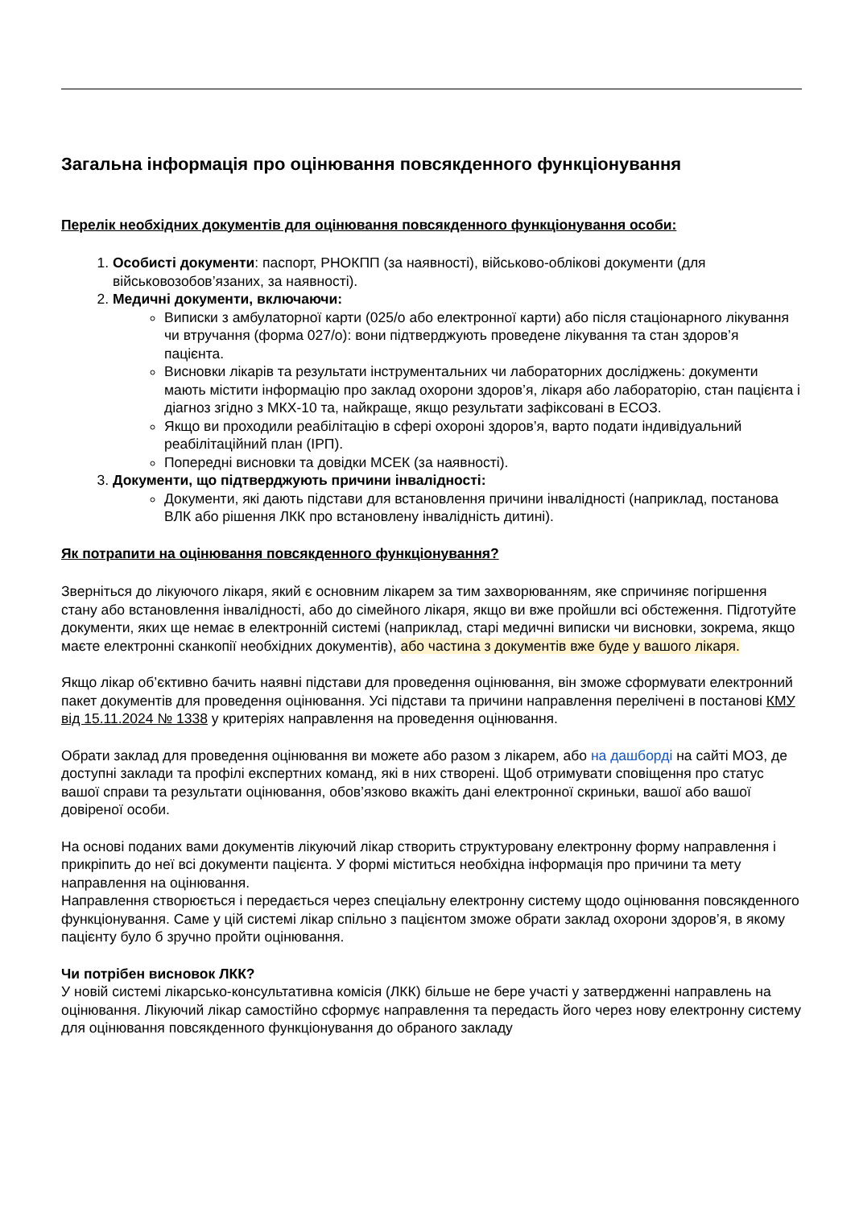Загальна інформація про оцінювання повсякденного функціонування
Перелік необхідних документів для оцінювання повсякденного функціонування особи:
1. Особисті документи: паспорт, РНОКПП (за наявності), військово-облікові документи (для військовозобов’язаних, за наявності).
2. Медичні документи, включаючи:
Виписки з амбулаторної карти (025/о або електронної карти) або після стаціонарного лікування чи втручання (форма 027/о): вони підтверджують проведене лікування та стан здоров’я пацієнта.
Висновки лікарів та результати інструментальних чи лабораторних досліджень: документи мають містити інформацію про заклад охорони здоров’я, лікаря або лабораторію, стан пацієнта і діагноз згідно з МКХ-10 та, найкраще, якщо результати зафіксовані в ЕСОЗ.
Якщо ви проходили реабілітацію в сфері охороні здоров’я, варто подати індивідуальний реабілітаційний план (ІРП).
Попередні висновки та довідки МСЕК (за наявності).
3. Документи, що підтверджують причини інвалідності:
Документи, які дають підстави для встановлення причини інвалідності (наприклад, постанова ВЛК або рішення ЛКК про встановлену інвалідність дитині).
Як потрапити на оцінювання повсякденного функціонування?
Зверніться до лікуючого лікаря, який є основним лікарем за тим захворюванням, яке спричиняє погіршення стану або встановлення інвалідності, або до сімейного лікаря, якщо ви вже пройшли всі обстеження. Підготуйте документи, яких ще немає в електронній системі (наприклад, старі медичні виписки чи висновки, зокрема, якщо маєте електронні сканкопії необхідних документів), або частина з документів вже буде у вашого лікаря.
Якщо лікар об’єктивно бачить наявні підстави для проведення оцінювання, він зможе сформувати електронний пакет документів для проведення оцінювання. Усі підстави та причини направлення перелічені в постанові КМУ від 15.11.2024 № 1338 у критеріях направлення на проведення оцінювання.
Обрати заклад для проведення оцінювання ви можете або разом з лікарем, або на дашборді на сайті МОЗ, де доступні заклади та профілі експертних команд, які в них створені. Щоб отримувати сповіщення про статус вашої справи та результати оцінювання, обов’язково вкажіть дані електронної скриньки, вашої або вашої довіреної особи.
На основі поданих вами документів лікуючий лікар створить структуровану електронну форму направлення і прикріпить до неї всі документи пацієнта. У формі міститься необхідна інформація про причини та мету направлення на оцінювання.
Направлення створюється і передається через спеціальну електронну систему щодо оцінювання повсякденного функціонування. Саме у цій системі лікар спільно з пацієнтом зможе обрати заклад охорони здоров’я, в якому пацієнту було б зручно пройти оцінювання.
Чи потрібен висновок ЛКК?
У новій системі лікарсько-консультативна комісія (ЛКК) більше не бере участі у затвердженні направлень на оцінювання. Лікуючий лікар самостійно сформує направлення та передасть його через нову електронну систему для оцінювання повсякденного функціонування до обраного закладу